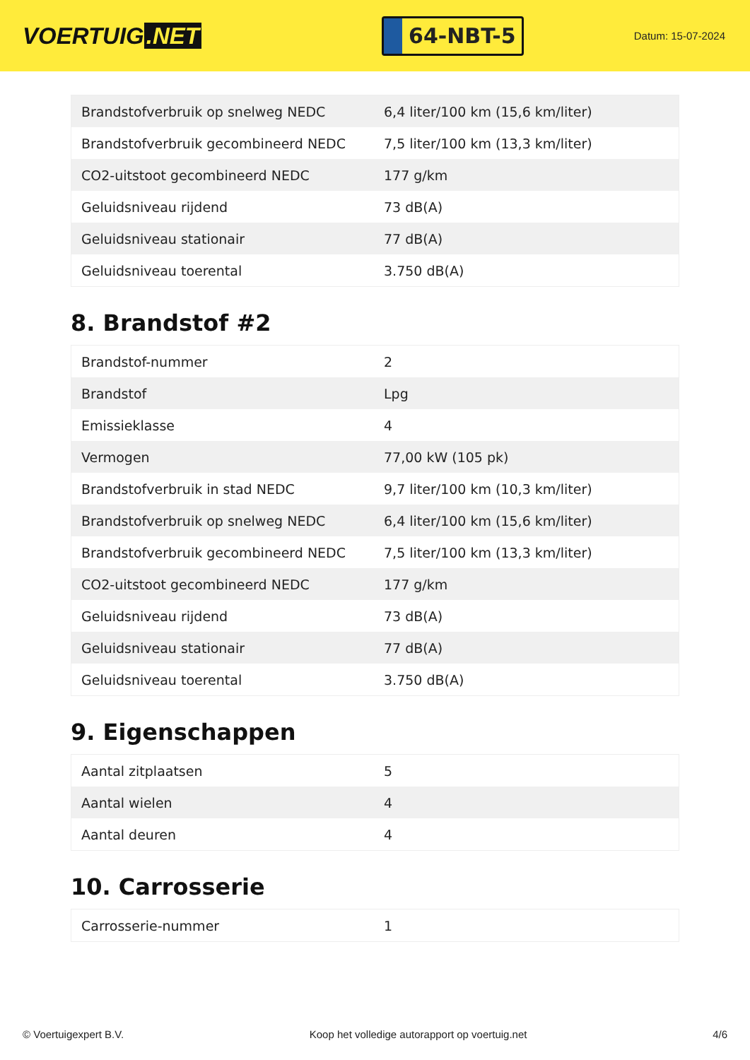VOERTUIG.NET
64-NBT-5
Datum: 15-07-2024
| Brandstofverbruik op snelweg NEDC | 6,4 liter/100 km (15,6 km/liter) |
| Brandstofverbruik gecombineerd NEDC | 7,5 liter/100 km (13,3 km/liter) |
| CO2-uitstoot gecombineerd NEDC | 177 g/km |
| Geluidsniveau rijdend | 73 dB(A) |
| Geluidsniveau stationair | 77 dB(A) |
| Geluidsniveau toerental | 3.750 dB(A) |
8. Brandstof #2
| Brandstof-nummer | 2 |
| Brandstof | Lpg |
| Emissieklasse | 4 |
| Vermogen | 77,00 kW (105 pk) |
| Brandstofverbruik in stad NEDC | 9,7 liter/100 km (10,3 km/liter) |
| Brandstofverbruik op snelweg NEDC | 6,4 liter/100 km (15,6 km/liter) |
| Brandstofverbruik gecombineerd NEDC | 7,5 liter/100 km (13,3 km/liter) |
| CO2-uitstoot gecombineerd NEDC | 177 g/km |
| Geluidsniveau rijdend | 73 dB(A) |
| Geluidsniveau stationair | 77 dB(A) |
| Geluidsniveau toerental | 3.750 dB(A) |
9. Eigenschappen
| Aantal zitplaatsen | 5 |
| Aantal wielen | 4 |
| Aantal deuren | 4 |
10. Carrosserie
| Carrosserie-nummer | 1 |
© Voertuigexpert B.V. Koop het volledige autorapport op voertuig.net 4/6